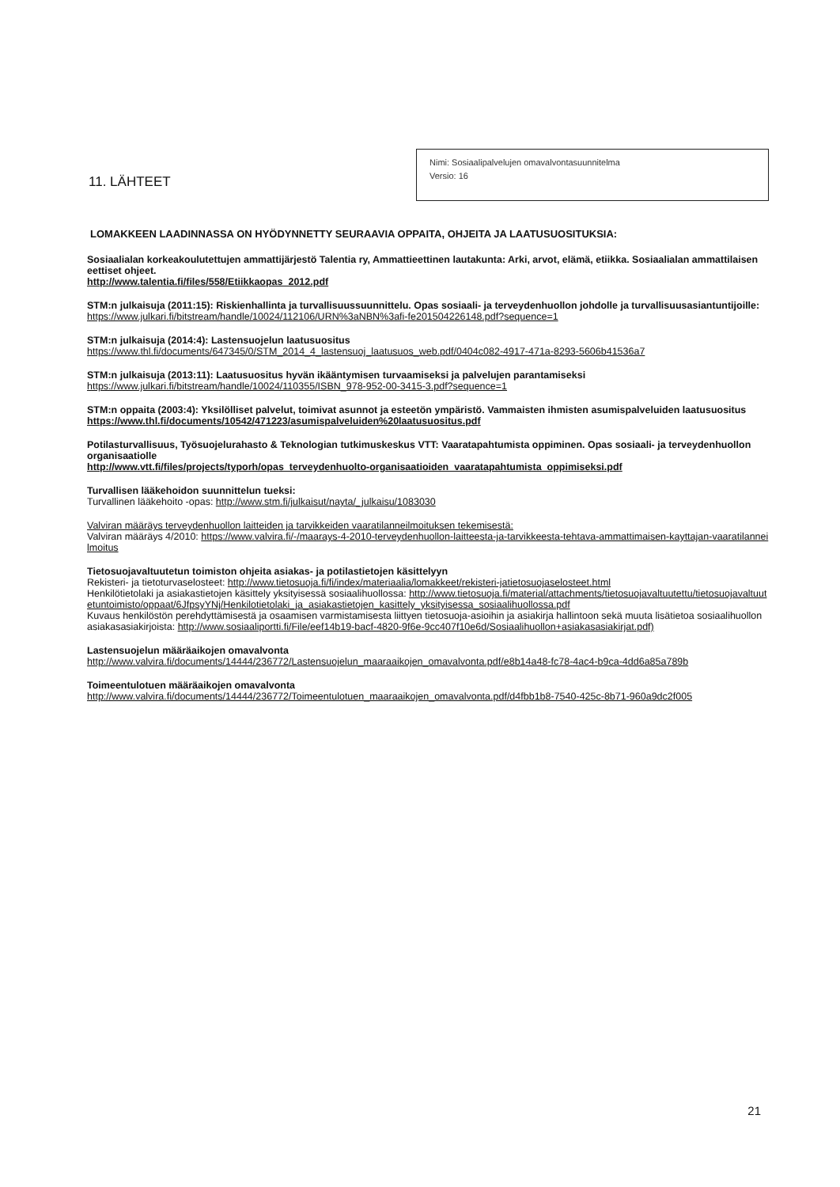11. LÄHTEET
Nimi: Sosiaalipalvelujen omavalvontasuunnitelma
Versio: 16
LOMAKKEEN LAADINNASSA ON HYÖDYNNETTY SEURAAVIA OPPAITA, OHJEITA JA LAATUSUOSITUKSIA:
Sosiaalialan korkeakoulutettujen ammattijärjestö Talentia ry, Ammattieettinen lautakunta: Arki, arvot, elämä, etiikka. Sosiaalialan ammattilaisen eettiset ohjeet.
http://www.talentia.fi/files/558/Etiikkaopas_2012.pdf
STM:n julkaisuja (2011:15): Riskienhallinta ja turvallisuussuunnittelu. Opas sosiaali- ja terveydenhuollon johdolle ja turvallisuusasiantuntijoille:
https://www.julkari.fi/bitstream/handle/10024/112106/URN%3aNBN%3afi-fe201504226148.pdf?sequence=1
STM:n julkaisuja (2014:4): Lastensuojelun laatusuositus
https://www.thl.fi/documents/647345/0/STM_2014_4_lastensuoj_laatusuos_web.pdf/0404c082-4917-471a-8293-5606b41536a7
STM:n julkaisuja (2013:11): Laatusuositus hyvän ikääntymisen turvaamiseksi ja palvelujen parantamiseksi
https://www.julkari.fi/bitstream/handle/10024/110355/ISBN_978-952-00-3415-3.pdf?sequence=1
STM:n oppaita (2003:4): Yksilölliset palvelut, toimivat asunnot ja esteetön ympäristö. Vammaisten ihmisten asumispalveluiden laatusuositus
https://www.thl.fi/documents/10542/471223/asumispalveluiden%20laatusuositus.pdf
Potilasturvallisuus, Työsuojelurahasto & Teknologian tutkimuskeskus VTT: Vaaratapahtumista oppiminen. Opas sosiaali- ja terveydenhuollon organisaatiolle
http://www.vtt.fi/files/projects/typorh/opas_terveydenhuolto-organisaatioiden_vaaratapahtumista_oppimiseksi.pdf
Turvallisen lääkehoidon suunnittelun tueksi:
Turvallinen lääkehoito -opas: http://www.stm.fi/julkaisut/nayta/_julkaisu/1083030
Valviran määräys terveydenhuollon laitteiden ja tarvikkeiden vaaratilanneilmoituksen tekemisestä:
Valviran määräys 4/2010: https://www.valvira.fi/-/maarays-4-2010-terveydenhuollon-laitteesta-ja-tarvikkeesta-tehtava-ammattimaisen-kayttajan-vaaratilanneilmoitus
Tietosuojavaltuutetun toimiston ohjeita asiakas- ja potilastietojen käsittelyyn
Rekisteri- ja tietoturvaselosteet: http://www.tietosuoja.fi/fi/index/materiaalia/lomakkeet/rekisteri-jatietosuojaselosteet.html
Henkilötietolaki ja asiakastietojen käsittely yksityisessä sosiaalihuollossa: http://www.tietosuoja.fi/material/attachments/tietosuojavaltuutettu/tietosuojavaltuutetuntoimisto/oppaat/6JfpsyYNj/Henkilotietolaki_ja_asiakastietojen_kasittely_yksityisessa_sosiaalihuollossa.pdf
Kuvaus henkilöstön perehdyttämisestä ja osaamisen varmistamisesta liittyen tietosuoja-asioihin ja asiakirja hallintoon sekä muuta lisätietoa sosiaalihuollon asiakasasiakirjoista: http://www.sosiaaliportti.fi/File/eef14b19-bacf-4820-9f6e-9cc407f10e6d/Sosiaalihuollon+asiakasasiakirjat.pdf)
Lastensuojelun määräaikojen omavalvonta
http://www.valvira.fi/documents/14444/236772/Lastensuojelun_maaraaikojen_omavalvonta.pdf/e8b14a48-fc78-4ac4-b9ca-4dd6a85a789b
Toimeentulotuen määräaikojen omavalvonta
http://www.valvira.fi/documents/14444/236772/Toimeentulotuen_maaraaikojen_omavalvonta.pdf/d4fbb1b8-7540-425c-8b71-960a9dc2f005
21